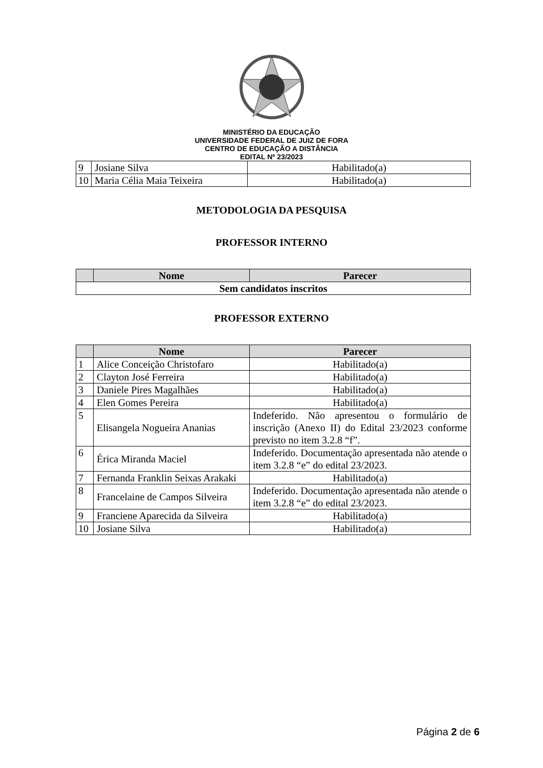MINISTÉRIO DA EDUCAÇÃO
UNIVERSIDADE FEDERAL DE JUIZ DE FORA
CENTRO DE EDUCAÇÃO A DISTÂNCIA
EDITAL Nº 23/2023
| 9 | Josiane Silva | Habilitado(a) |
| 10 | Maria Célia Maia Teixeira | Habilitado(a) |
METODOLOGIA DA PESQUISA
PROFESSOR INTERNO
| | Nome | Parecer |
| --- | --- | --- |
| Sem candidatos inscritos | | |
PROFESSOR EXTERNO
| | Nome | Parecer |
| --- | --- | --- |
| 1 | Alice Conceição Christofaro | Habilitado(a) |
| 2 | Clayton José Ferreira | Habilitado(a) |
| 3 | Daniele Pires Magalhães | Habilitado(a) |
| 4 | Elen Gomes Pereira | Habilitado(a) |
| 5 | Elisangela Nogueira Ananias | Indeferido. Não apresentou o formulário de inscrição (Anexo II) do Edital 23/2023 conforme previsto no item 3.2.8 “f”. |
| 6 | Érica Miranda Maciel | Indeferido. Documentação apresentada não atende o item 3.2.8 “e” do edital 23/2023. |
| 7 | Fernanda Franklin Seixas Arakaki | Habilitado(a) |
| 8 | Francelaine de Campos Silveira | Indeferido. Documentação apresentada não atende o item 3.2.8 “e” do edital 23/2023. |
| 9 | Franciene Aparecida da Silveira | Habilitado(a) |
| 10 | Josiane Silva | Habilitado(a) |
Página 2 de 6